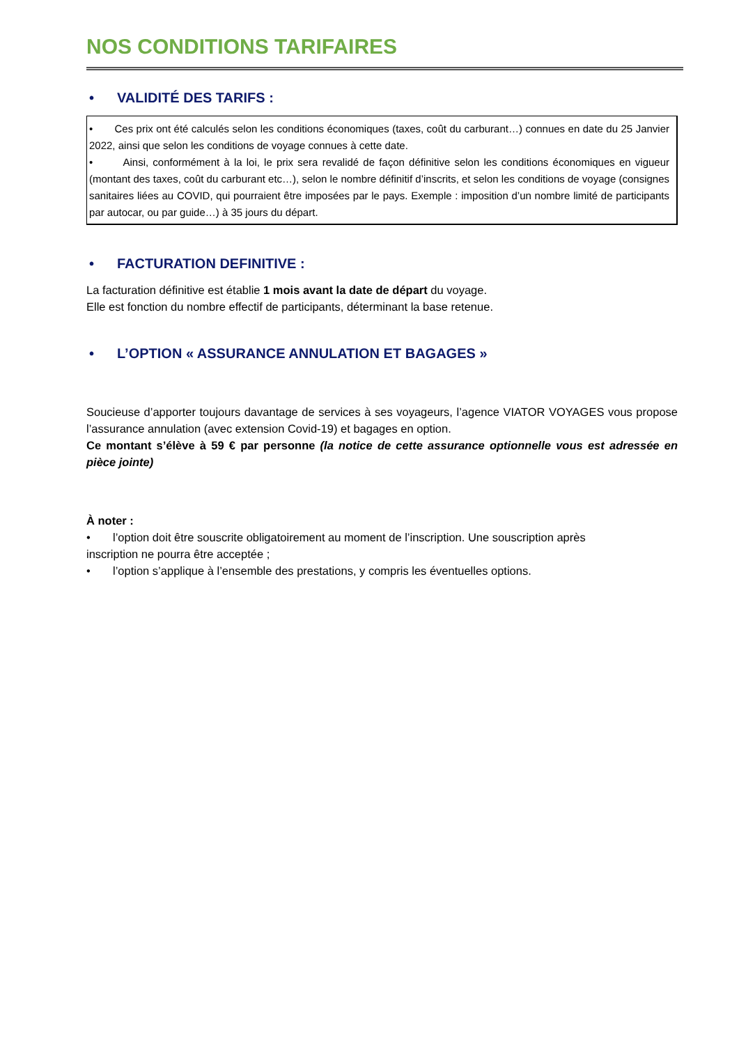NOS CONDITIONS TARIFAIRES
• VALIDITÉ DES TARIFS :
• Ces prix ont été calculés selon les conditions économiques (taxes, coût du carburant…) connues en date du 25 Janvier 2022, ainsi que selon les conditions de voyage connues à cette date.
• Ainsi, conformément à la loi, le prix sera revalidé de façon définitive selon les conditions économiques en vigueur (montant des taxes, coût du carburant etc…), selon le nombre définitif d’inscrits, et selon les conditions de voyage (consignes sanitaires liées au COVID, qui pourraient être imposées par le pays. Exemple : imposition d’un nombre limité de participants par autocar, ou par guide…) à 35 jours du départ.
• FACTURATION DEFINITIVE :
La facturation définitive est établie 1 mois avant la date de départ du voyage.
Elle est fonction du nombre effectif de participants, déterminant la base retenue.
• L’OPTION « ASSURANCE ANNULATION ET BAGAGES »
Soucieuse d’apporter toujours davantage de services à ses voyageurs, l’agence VIATOR VOYAGES vous propose l’assurance annulation (avec extension Covid-19) et bagages en option.
Ce montant s’élève à 59 € par personne (la notice de cette assurance optionnelle vous est adressée en pièce jointe)
À noter :
• l’option doit être souscrite obligatoirement au moment de l’inscription. Une souscription après
inscription ne pourra être acceptée ;
• l’option s’applique à l’ensemble des prestations, y compris les éventuelles options.